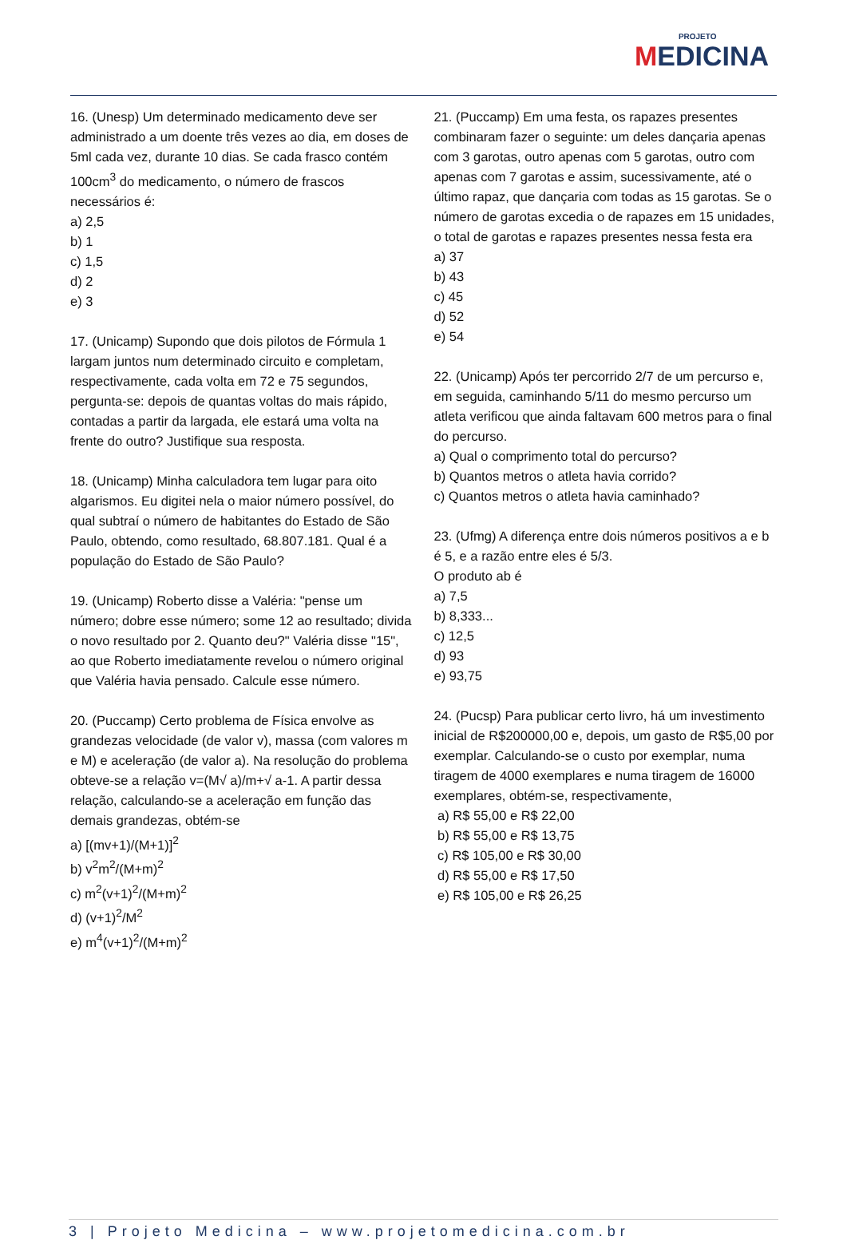PROJETO
MEDICINA
16. (Unesp) Um determinado medicamento deve ser administrado a um doente três vezes ao dia, em doses de 5ml cada vez, durante 10 dias. Se cada frasco contém 100cm<sup>3</sup> do medicamento, o número de frascos necessários é:
a) 2,5
b) 1
c) 1,5
d) 2
e) 3
17. (Unicamp) Supondo que dois pilotos de Fórmula 1 largam juntos num determinado circuito e completam, respectivamente, cada volta em 72 e 75 segundos, pergunta-se: depois de quantas voltas do mais rápido, contadas a partir da largada, ele estará uma volta na frente do outro? Justifique sua resposta.
18. (Unicamp) Minha calculadora tem lugar para oito algarismos. Eu digitei nela o maior número possível, do qual subtraí o número de habitantes do Estado de São Paulo, obtendo, como resultado, 68.807.181. Qual é a população do Estado de São Paulo?
19. (Unicamp) Roberto disse a Valéria: "pense um número; dobre esse número; some 12 ao resultado; divida o novo resultado por 2. Quanto deu?" Valéria disse "15", ao que Roberto imediatamente revelou o número original que Valéria havia pensado. Calcule esse número.
20. (Puccamp) Certo problema de Física envolve as grandezas velocidade (de valor v), massa (com valores m e M) e aceleração (de valor a). Na resolução do problema obteve-se a relação v=(M√ a)/m+√ a-1. A partir dessa relação, calculando-se a aceleração em função das demais grandezas, obtém-se
a) [(mv+1)/(M+1)]<sup>2</sup>
b) v<sup>2</sup>m<sup>2</sup>/(M+m)<sup>2</sup>
c) m<sup>2</sup>(v+1)<sup>2</sup>/(M+m)<sup>2</sup>
d) (v+1)<sup>2</sup>/M<sup>2</sup>
e) m<sup>4</sup>(v+1)<sup>2</sup>/(M+m)<sup>2</sup>
21. (Puccamp) Em uma festa, os rapazes presentes combinaram fazer o seguinte: um deles dançaria apenas com 3 garotas, outro apenas com 5 garotas, outro com apenas com 7 garotas e assim, sucessivamente, até o último rapaz, que dançaria com todas as 15 garotas. Se o número de garotas excedia o de rapazes em 15 unidades, o total de garotas e rapazes presentes nessa festa era
a) 37
b) 43
c) 45
d) 52
e) 54
22. (Unicamp) Após ter percorrido 2/7 de um percurso e, em seguida, caminhando 5/11 do mesmo percurso um atleta verificou que ainda faltavam 600 metros para o final do percurso.
a) Qual o comprimento total do percurso?
b) Quantos metros o atleta havia corrido?
c) Quantos metros o atleta havia caminhado?
23. (Ufmg) A diferença entre dois números positivos a e b é 5, e a razão entre eles é 5/3.
O produto ab é
a) 7,5
b) 8,333...
c) 12,5
d) 93
e) 93,75
24. (Pucsp) Para publicar certo livro, há um investimento inicial de R$200000,00 e, depois, um gasto de R$5,00 por exemplar. Calculando-se o custo por exemplar, numa tiragem de 4000 exemplares e numa tiragem de 16000 exemplares, obtém-se, respectivamente,
a) R$ 55,00 e R$ 22,00
b) R$ 55,00 e R$ 13,75
c) R$ 105,00 e R$ 30,00
d) R$ 55,00 e R$ 17,50
e) R$ 105,00 e R$ 26,25
3 | Projeto Medicina – www.projetomedicina.com.br